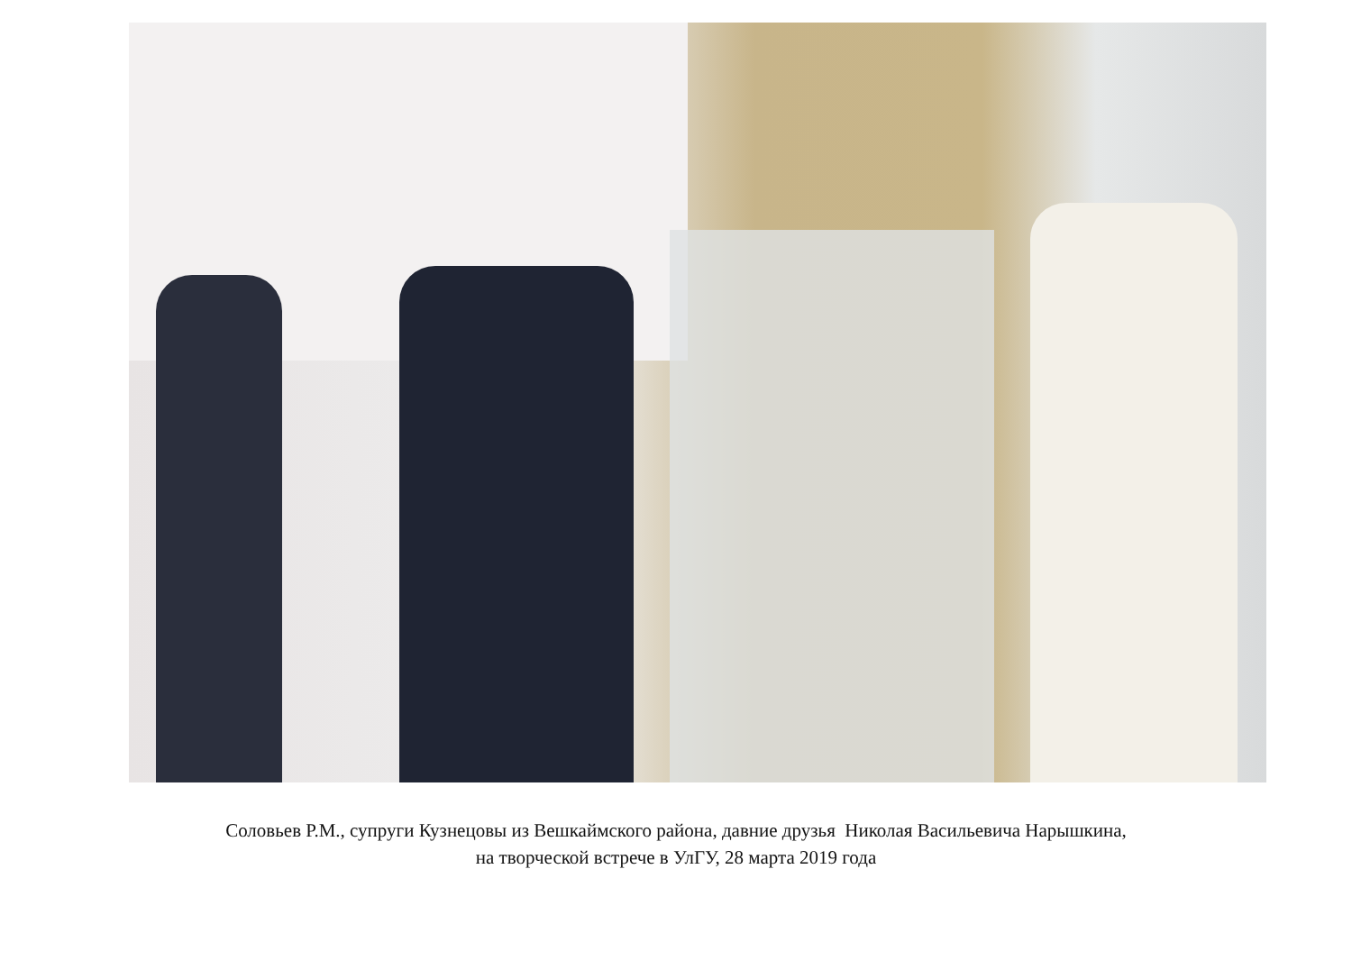Соловьев Р.М., супруги Кузнецовы из Вешкаймского района, давние друзья Николая Васильевича Нарышкина,
на творческой встрече в УлГУ, 28 марта 2019 года